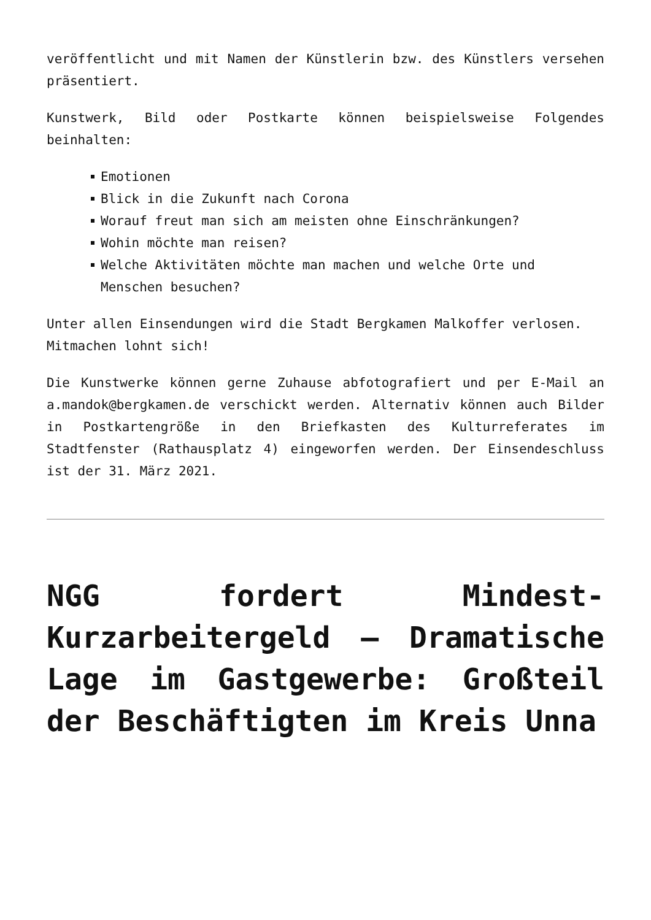veröffentlicht und mit Namen der Künstlerin bzw. des Künstlers versehen präsentiert.
Kunstwerk, Bild oder Postkarte können beispielsweise Folgendes beinhalten:
Emotionen
Blick in die Zukunft nach Corona
Worauf freut man sich am meisten ohne Einschränkungen?
Wohin möchte man reisen?
Welche Aktivitäten möchte man machen und welche Orte und Menschen besuchen?
Unter allen Einsendungen wird die Stadt Bergkamen Malkoffer verlosen.
Mitmachen lohnt sich!
Die Kunstwerke können gerne Zuhause abfotografiert und per E-Mail an a.mandok@bergkamen.de verschickt werden. Alternativ können auch Bilder in Postkartengröße in den Briefkasten des Kulturreferates im Stadtfenster (Rathausplatz 4) eingeworfen werden. Der Einsendeschluss ist der 31. März 2021.
NGG fordert Mindest-Kurzarbeitergeld – Dramatische Lage im Gastgewerbe: Großteil der Beschäftigten im Kreis Unna